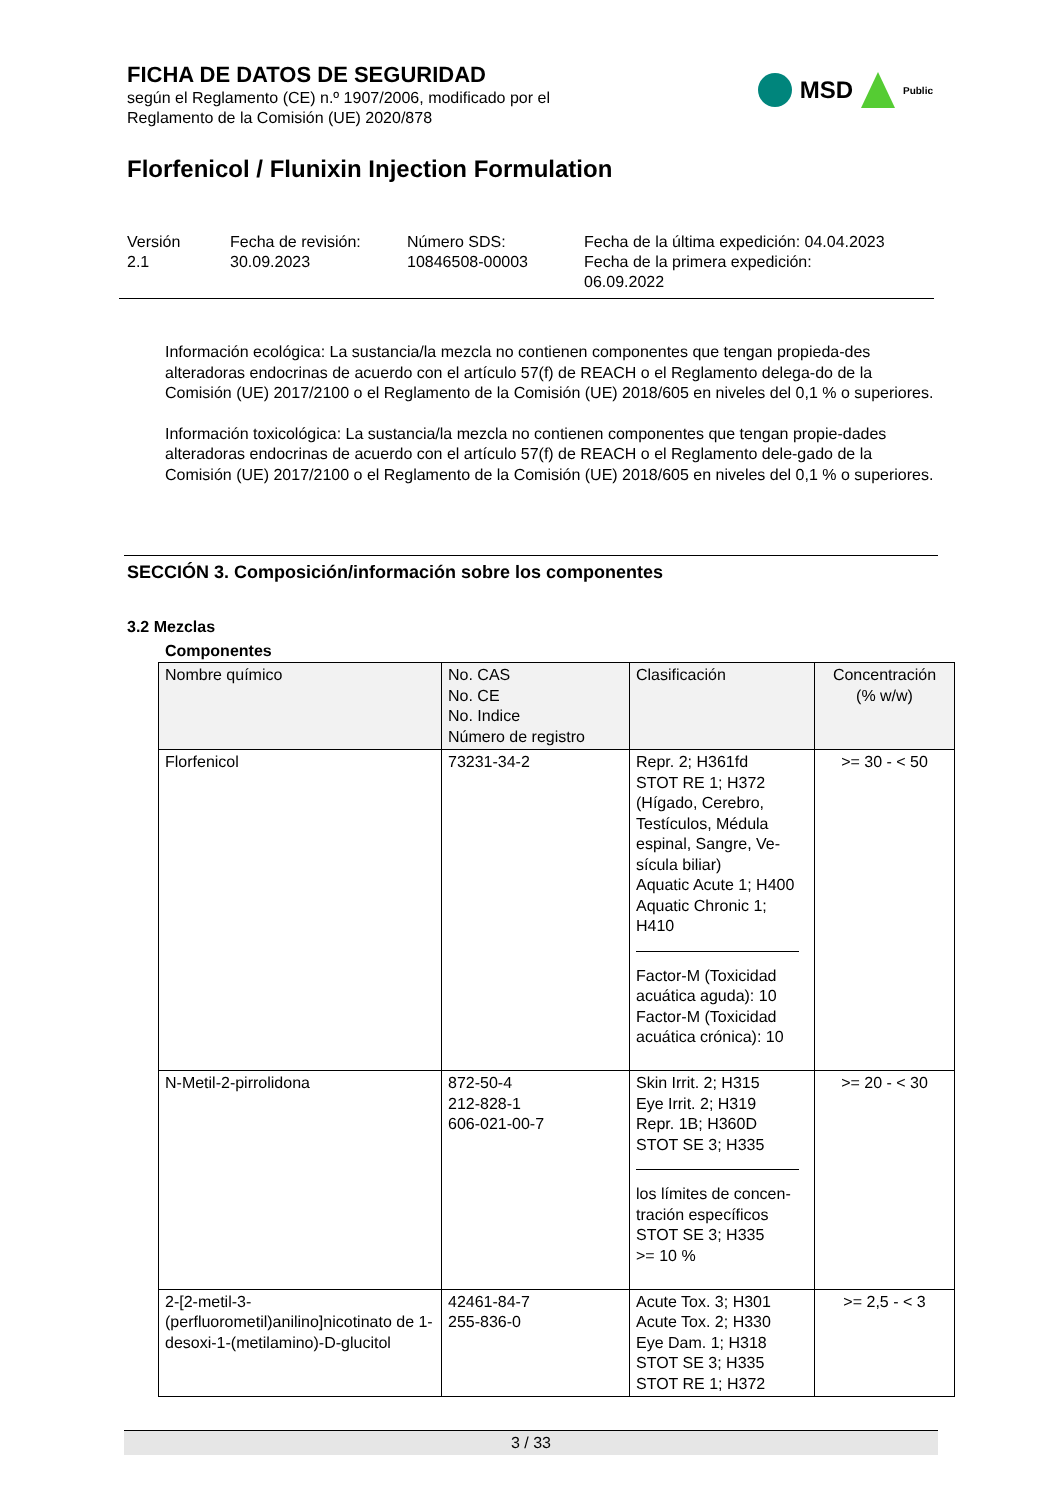FICHA DE DATOS DE SEGURIDAD
según el Reglamento (CE) n.º 1907/2006, modificado por el
Reglamento de la Comisión (UE) 2020/878
MSD Public
Florfenicol / Flunixin Injection Formulation
Versión
2.1
Fecha de revisión:
30.09.2023
Número SDS:
10846508-00003
Fecha de la última expedición: 04.04.2023
Fecha de la primera expedición:
06.09.2022
Información ecológica: La sustancia/la mezcla no contienen componentes que tengan propieda-des alteradoras endocrinas de acuerdo con el artículo 57(f) de REACH o el Reglamento delega-do de la Comisión (UE) 2017/2100 o el Reglamento de la Comisión (UE) 2018/605 en niveles del 0,1 % o superiores.
Información toxicológica: La sustancia/la mezcla no contienen componentes que tengan propie-dades alteradoras endocrinas de acuerdo con el artículo 57(f) de REACH o el Reglamento dele-gado de la Comisión (UE) 2017/2100 o el Reglamento de la Comisión (UE) 2018/605 en niveles del 0,1 % o superiores.
SECCIÓN 3. Composición/información sobre los componentes
3.2 Mezclas
Componentes
| Nombre químico | No. CAS No. CE No. Indice Número de registro | Clasificación | Concentración (% w/w) |
| --- | --- | --- | --- |
| Florfenicol | 73231-34-2 | Repr. 2; H361fd STOT RE 1; H372 (Hígado, Cerebro, Testículos, Médula espinal, Sangre, Ve-sícula biliar) Aquatic Acute 1; H400 Aquatic Chronic 1; H410 Factor-M (Toxicidad acuática aguda): 10 Factor-M (Toxicidad acuática crónica): 10 | >= 30 - < 50 |
| N-Metil-2-pirrolidona | 872-50-4 212-828-1 606-021-00-7 | Skin Irrit. 2; H315 Eye Irrit. 2; H319 Repr. 1B; H360D STOT SE 3; H335 los límites de concen-tración específicos STOT SE 3; H335 >= 10 % | >= 20 - < 30 |
| 2-[2-metil-3-(perfluorometil)anilino]nicotinato de 1-desoxi-1-(metilamino)-D-glucitol | 42461-84-7 255-836-0 | Acute Tox. 3; H301 Acute Tox. 2; H330 Eye Dam. 1; H318 STOT SE 3; H335 STOT RE 1; H372 | >= 2,5 - < 3 |
3 / 33